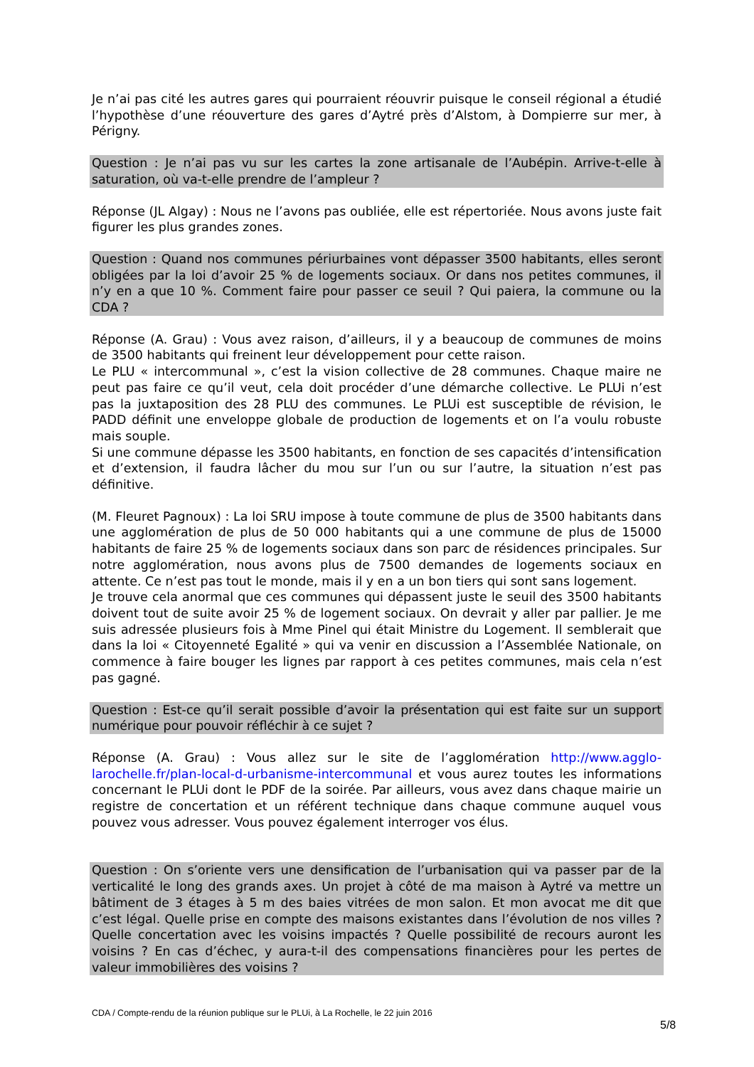Je n’ai pas cité les autres gares qui pourraient réouvrir puisque le conseil régional a étudié l’hypothèse d’une réouverture des gares d’Aytré près d’Alstom, à Dompierre sur mer, à Périgny.
Question : Je n’ai pas vu sur les cartes la zone artisanale de l’Aubépin. Arrive-t-elle à saturation, où va-t-elle prendre de l’ampleur ?
Réponse (JL Algay) : Nous ne l’avons pas oubliée, elle est répertoriée. Nous avons juste fait figurer les plus grandes zones.
Question : Quand nos communes périurbaines vont dépasser 3500 habitants, elles seront obligées par la loi d’avoir 25 % de logements sociaux. Or dans nos petites communes, il n’y en a que 10 %. Comment faire pour passer ce seuil ? Qui paiera, la commune ou la CDA ?
Réponse (A. Grau) : Vous avez raison, d’ailleurs, il y a beaucoup de communes de moins de 3500 habitants qui freinent leur développement pour cette raison.
Le PLU « intercommunal », c’est la vision collective de 28 communes. Chaque maire ne peut pas faire ce qu’il veut, cela doit procéder d’une démarche collective. Le PLUi n’est pas la juxtaposition des 28 PLU des communes. Le PLUi est susceptible de révision, le PADD définit une enveloppe globale de production de logements et on l’a voulu robuste mais souple.
Si une commune dépasse les 3500 habitants, en fonction de ses capacités d’intensification et d’extension, il faudra lâcher du mou sur l’un ou sur l’autre, la situation n’est pas définitive.
(M. Fleuret Pagnoux) : La loi SRU impose à toute commune de plus de 3500 habitants dans une agglomération de plus de 50 000 habitants qui a une commune de plus de 15000 habitants de faire 25 % de logements sociaux dans son parc de résidences principales. Sur notre agglomération, nous avons plus de 7500 demandes de logements sociaux en attente. Ce n’est pas tout le monde, mais il y en a un bon tiers qui sont sans logement.
Je trouve cela anormal que ces communes qui dépassent juste le seuil des 3500 habitants doivent tout de suite avoir 25 % de logement sociaux. On devrait y aller par pallier. Je me suis adressée plusieurs fois à Mme Pinel qui était Ministre du Logement. Il semblerait que dans la loi « Citoyenneté Egalité » qui va venir en discussion a l’Assemblée Nationale, on commence à faire bouger les lignes par rapport à ces petites communes, mais cela n’est pas gagné.
Question : Est-ce qu’il serait possible d’avoir la présentation qui est faite sur un support numérique pour pouvoir réfléchir à ce sujet ?
Réponse (A. Grau) : Vous allez sur le site de l’agglomération http://www.agglo-larochelle.fr/plan-local-d-urbanisme-intercommunal et vous aurez toutes les informations concernant le PLUi dont le PDF de la soirée. Par ailleurs, vous avez dans chaque mairie un registre de concertation et un référent technique dans chaque commune auquel vous pouvez vous adresser. Vous pouvez également interroger vos élus.
Question : On s’oriente vers une densification de l’urbanisation qui va passer par de la verticalité le long des grands axes. Un projet à côté de ma maison à Aytré va mettre un bâtiment de 3 étages à 5 m des baies vitrées de mon salon. Et mon avocat me dit que c’est légal. Quelle prise en compte des maisons existantes dans l’évolution de nos villes ? Quelle concertation avec les voisins impactés ? Quelle possibilité de recours auront les voisins ? En cas d’échec, y aura-t-il des compensations financières pour les pertes de valeur immobilières des voisins ?
CDA / Compte-rendu de la réunion publique sur le PLUi, à La Rochelle, le 22 juin 2016
5/8